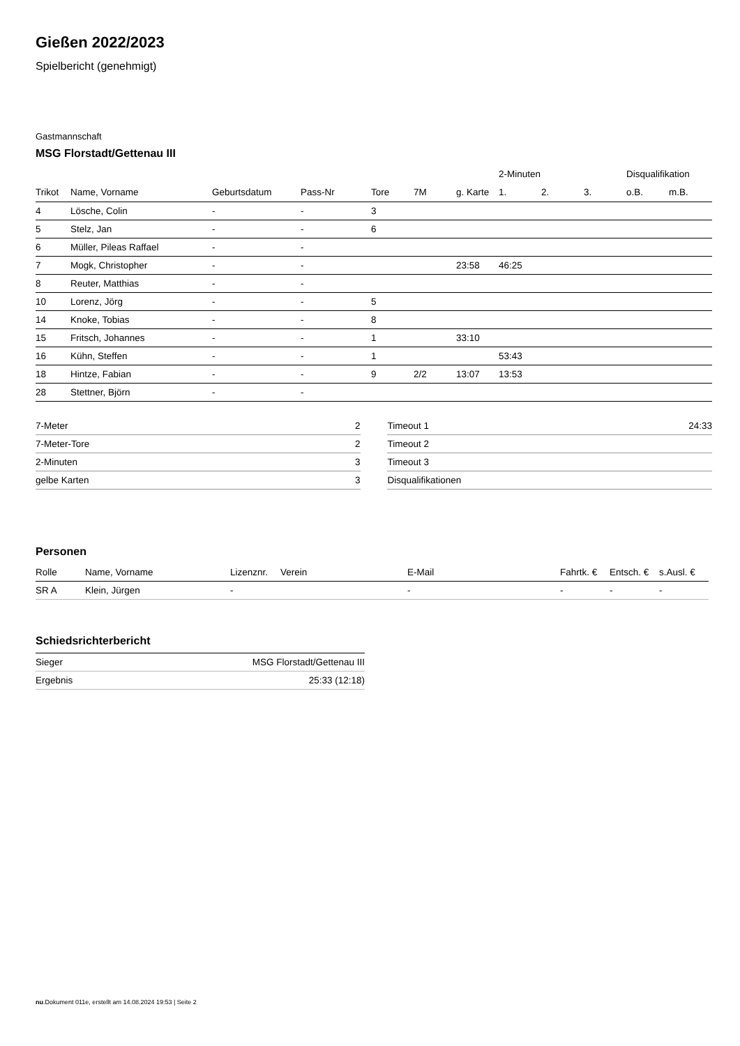Gießen 2022/2023
Spielbericht (genehmigt)
Gastmannschaft
MSG Florstadt/Gettenau III
| | | | | | | | 2-Minuten | | | Disqualifikation | |
| --- | --- | --- | --- | --- | --- | --- | --- | --- | --- | --- | --- |
| Trikot | Name, Vorname | Geburtsdatum | Pass-Nr | Tore | 7M | g. Karte | 1. | 2. | 3. | o.B. | m.B. |
| 4 | Lösche, Colin | - | - | 3 | | | | | | | |
| 5 | Stelz, Jan | - | - | 6 | | | | | | | |
| 6 | Müller, Pileas Raffael | - | - | | | | | | | | |
| 7 | Mogk, Christopher | - | - | | | 23:58 | 46:25 | | | | |
| 8 | Reuter, Matthias | - | - | | | | | | | | |
| 10 | Lorenz, Jörg | - | - | 5 | | | | | | | |
| 14 | Knoke, Tobias | - | - | 8 | | | | | | | |
| 15 | Fritsch, Johannes | - | - | 1 | | 33:10 | | | | | |
| 16 | Kühn, Steffen | - | - | 1 | | | 53:43 | | | | |
| 18 | Hintze, Fabian | - | - | 9 | 2/2 | 13:07 | 13:53 | | | | |
| 28 | Stettner, Björn | - | - | | | | | | | | |
| 7-Meter | 2 |
| 7-Meter-Tore | 2 |
| 2-Minuten | 3 |
| gelbe Karten | 3 |
| Timeout 1 | 24:33 |
| Timeout 2 | |
| Timeout 3 | |
| Disqualifikationen | |
Personen
| Rolle | Name, Vorname | Lizenznr. | Verein | E-Mail | Fahrtk. € | Entsch. € | s.Ausl. € |
| --- | --- | --- | --- | --- | --- | --- | --- |
| SR A | Klein, Jürgen | - | | - | - | - | - |
Schiedsrichterbericht
| Sieger | MSG Florstadt/Gettenau III |
| Ergebnis | 25:33 (12:18) |
nu.Dokument 011e, erstellt am 14.08.2024 19:53 | Seite 2